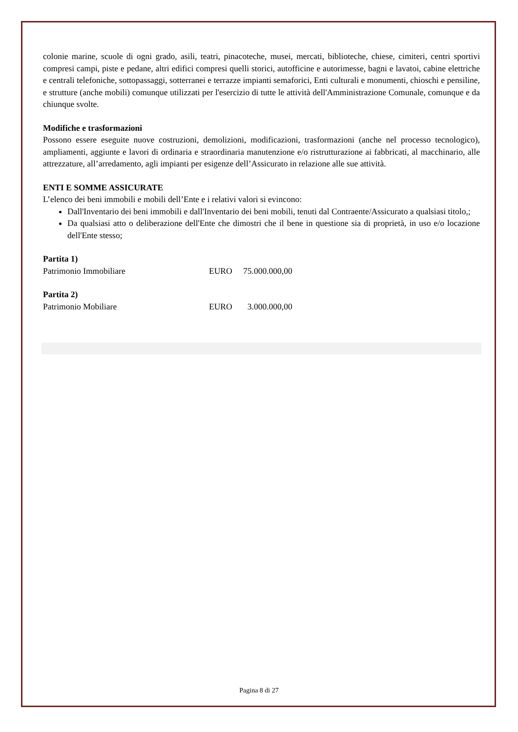colonie marine, scuole di ogni grado, asili, teatri, pinacoteche, musei, mercati, biblioteche, chiese, cimiteri, centri sportivi compresi campi, piste e pedane, altri edifici compresi quelli storici, autofficine e autorimesse, bagni e lavatoi, cabine elettriche e centrali telefoniche, sottopassaggi, sotterranei e terrazze impianti semaforici, Enti culturali e monumenti, chioschi e pensiline, e strutture (anche mobili) comunque utilizzati per l'esercizio di tutte le attività dell'Amministrazione Comunale, comunque e da chiunque svolte.
Modifiche e trasformazioni
Possono essere eseguite nuove costruzioni, demolizioni, modificazioni, trasformazioni (anche nel processo tecnologico), ampliamenti, aggiunte e lavori di ordinaria e straordinaria manutenzione e/o ristrutturazione ai fabbricati, al macchinario, alle attrezzature, all’arredamento, agli impianti per esigenze dell’Assicurato in relazione alle sue attività.
ENTI E SOMME ASSICURATE
L’elenco dei beni immobili e mobili dell’Ente e i relativi valori si evincono:
Dall'Inventario dei beni immobili e dall'Inventario dei beni mobili, tenuti dal Contraente/Assicurato a qualsiasi titolo,;
Da qualsiasi atto o deliberazione dell'Ente che dimostri che il bene in questione sia di proprietà, in uso e/o locazione dell'Ente stesso;
Partita 1)
Patrimonio Immobiliare EURO 75.000.000,00
Partita 2)
Patrimonio Mobiliare EURO 3.000.000,00
Pagina 8 di 27